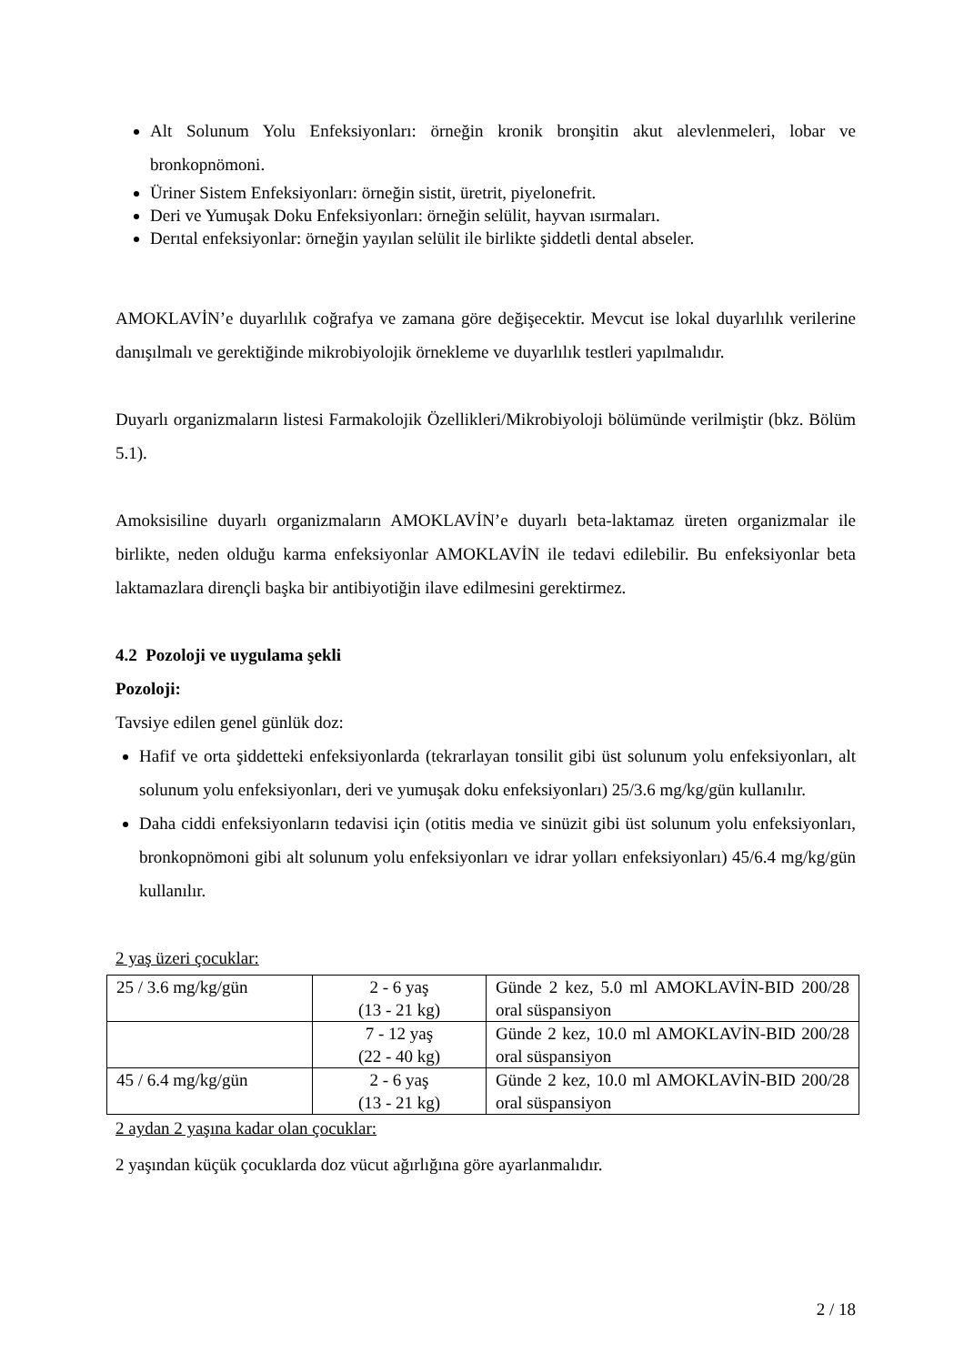Alt Solunum Yolu Enfeksiyonları: örneğin kronik bronşitin akut alevlenmeleri, lobar ve bronkopnömoni.
Üriner Sistem Enfeksiyonları: örneğin sistit, üretrit, piyelonefrit.
Deri ve Yumuşak Doku Enfeksiyonları: örneğin selülit, hayvan ısırmaları.
Derıtal enfeksiyonlar: örneğin yayılan selülit ile birlikte şiddetli dental abseler.
AMOKLAVİN’e duyarlılık coğrafya ve zamana göre değişecektir. Mevcut ise lokal duyarlılık verilerine danışılmalı ve gerektiğinde mikrobiyolojik örnekleme ve duyarlılık testleri yapılmalıdır.
Duyarlı organizmaların listesi Farmakolojik Özellikleri/Mikrobiyoloji bölümünde verilmiştir (bkz. Bölüm 5.1).
Amoksisiline duyarlı organizmaların AMOKLAVİN’e duyarlı beta-laktamaz üreten organizmalar ile birlikte, neden olduğu karma enfeksiyonlar AMOKLAVİN ile tedavi edilebilir. Bu enfeksiyonlar beta laktamazlara dirençli başka bir antibiyotiğin ilave edilmesini gerektirmez.
4.2 Pozoloji ve uygulama şekli
Pozoloji:
Tavsiye edilen genel günlük doz:
Hafif ve orta şiddetteki enfeksiyonlarda (tekrarlayan tonsilit gibi üst solunum yolu enfeksiyonları, alt solunum yolu enfeksiyonları, deri ve yumuşak doku enfeksiyonları) 25/3.6 mg/kg/gün kullanılır.
Daha ciddi enfeksiyonların tedavisi için (otitis media ve sinüzit gibi üst solunum yolu enfeksiyonları, bronkopnömoni gibi alt solunum yolu enfeksiyonları ve idrar yolları enfeksiyonları) 45/6.4 mg/kg/gün kullanılır.
2 yaş üzeri çocuklar:
| 25 / 3.6 mg/kg/gün | 2 - 6 yaş (13 - 21 kg) | Günde 2 kez, 5.0 ml AMOKLAVİN-BID 200/28 oral süspansiyon |
| | 7 - 12 yaş (22 - 40 kg) | Günde 2 kez, 10.0 ml AMOKLAVİN-BID 200/28 oral süspansiyon |
| 45 / 6.4 mg/kg/gün | 2 - 6 yaş (13 - 21 kg) | Günde 2 kez, 10.0 ml AMOKLAVİN-BID 200/28 oral süspansiyon |
2 aydan 2 yaşına kadar olan çocuklar:
2 yaşından küçük çocuklarda doz vücut ağırlığına göre ayarlanmalıdır.
2 / 18